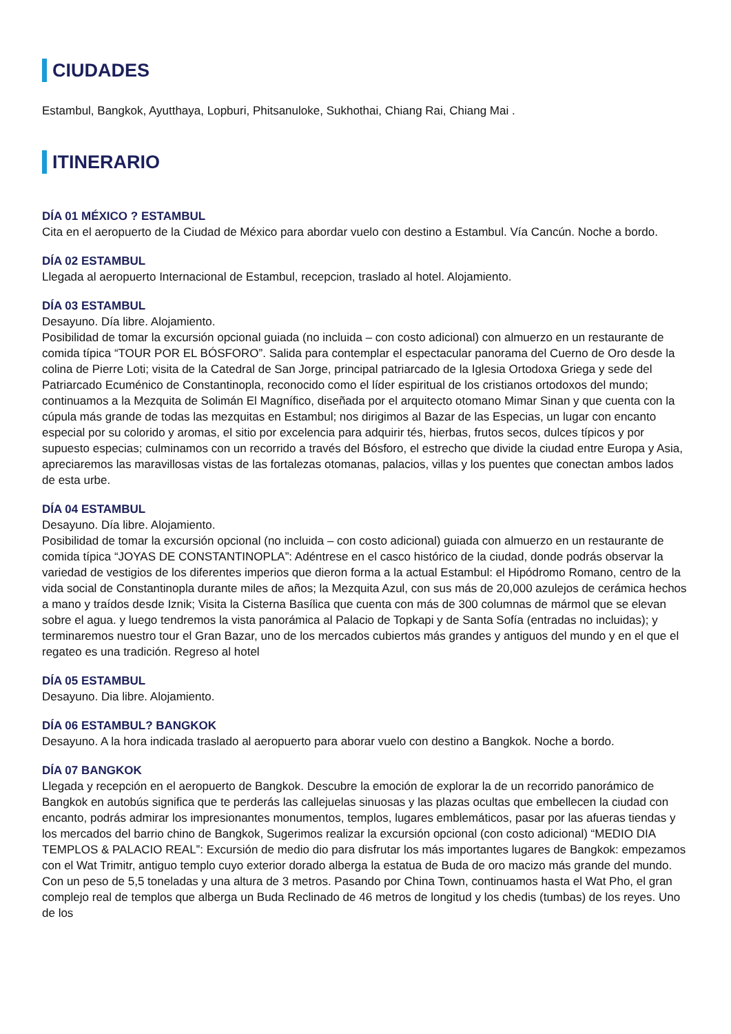CIUDADES
Estambul, Bangkok, Ayutthaya, Lopburi, Phitsanuloke, Sukhothai, Chiang Rai, Chiang Mai .
ITINERARIO
DÍA 01 MÉXICO ? ESTAMBUL
Cita en el aeropuerto de la Ciudad de México para abordar vuelo con destino a Estambul. Vía Cancún. Noche a bordo.
DÍA 02 ESTAMBUL
Llegada al aeropuerto Internacional de Estambul, recepcion, traslado al hotel. Alojamiento.
DÍA 03 ESTAMBUL
Desayuno. Día libre. Alojamiento.
Posibilidad de tomar la excursión opcional guiada (no incluida – con costo adicional) con almuerzo en un restaurante de comida típica “TOUR POR EL BÓSFORO”. Salida para contemplar el espectacular panorama del Cuerno de Oro desde la colina de Pierre Loti; visita de la Catedral de San Jorge, principal patriarcado de la Iglesia Ortodoxa Griega y sede del Patriarcado Ecuménico de Constantinopla, reconocido como el líder espiritual de los cristianos ortodoxos del mundo; continuamos a la Mezquita de Solimán El Magnífico, diseñada por el arquitecto otomano Mimar Sinan y que cuenta con la cúpula más grande de todas las mezquitas en Estambul; nos dirigimos al Bazar de las Especias, un lugar con encanto especial por su colorido y aromas, el sitio por excelencia para adquirir tés, hierbas, frutos secos, dulces típicos y por supuesto especias; culminamos con un recorrido a través del Bósforo, el estrecho que divide la ciudad entre Europa y Asia, apreciaremos las maravillosas vistas de las fortalezas otomanas, palacios, villas y los puentes que conectan ambos lados de esta urbe.
DÍA 04 ESTAMBUL
Desayuno. Día libre. Alojamiento.
Posibilidad de tomar la excursión opcional (no incluida – con costo adicional) guiada con almuerzo en un restaurante de comida típica “JOYAS DE CONSTANTINOPLA”: Adéntrese en el casco histórico de la ciudad, donde podrás observar la variedad de vestigios de los diferentes imperios que dieron forma a la actual Estambul: el Hipódromo Romano, centro de la vida social de Constantinopla durante miles de años; la Mezquita Azul, con sus más de 20,000 azulejos de cerámica hechos a mano y traídos desde Iznik; Visita la Cisterna Basílica que cuenta con más de 300 columnas de mármol que se elevan sobre el agua. y luego tendremos la vista panorámica al Palacio de Topkapi y de Santa Sofía (entradas no incluidas); y terminaremos nuestro tour el Gran Bazar, uno de los mercados cubiertos más grandes y antiguos del mundo y en el que el regateo es una tradición. Regreso al hotel
DÍA 05 ESTAMBUL
Desayuno. Dia libre. Alojamiento.
DÍA 06 ESTAMBUL? BANGKOK
Desayuno. A la hora indicada traslado al aeropuerto para aborar vuelo con destino a Bangkok. Noche a bordo.
DÍA 07 BANGKOK
Llegada y recepción en el aeropuerto de Bangkok. Descubre la emoción de explorar la de un recorrido panorámico de Bangkok en autobús significa que te perderás las callejuelas sinuosas y las plazas ocultas que embellecen la ciudad con encanto, podrás admirar los impresionantes monumentos, templos, lugares emblemáticos, pasar por las afueras tiendas y los mercados del barrio chino de Bangkok, Sugerimos realizar la excursión opcional (con costo adicional) “MEDIO DIA TEMPLOS & PALACIO REAL”: Excursión de medio dio para disfrutar los más importantes lugares de Bangkok: empezamos con el Wat Trimitr, antiguo templo cuyo exterior dorado alberga la estatua de Buda de oro macizo más grande del mundo. Con un peso de 5,5 toneladas y una altura de 3 metros. Pasando por China Town, continuamos hasta el Wat Pho, el gran complejo real de templos que alberga un Buda Reclinado de 46 metros de longitud y los chedis (tumbas) de los reyes. Uno de los